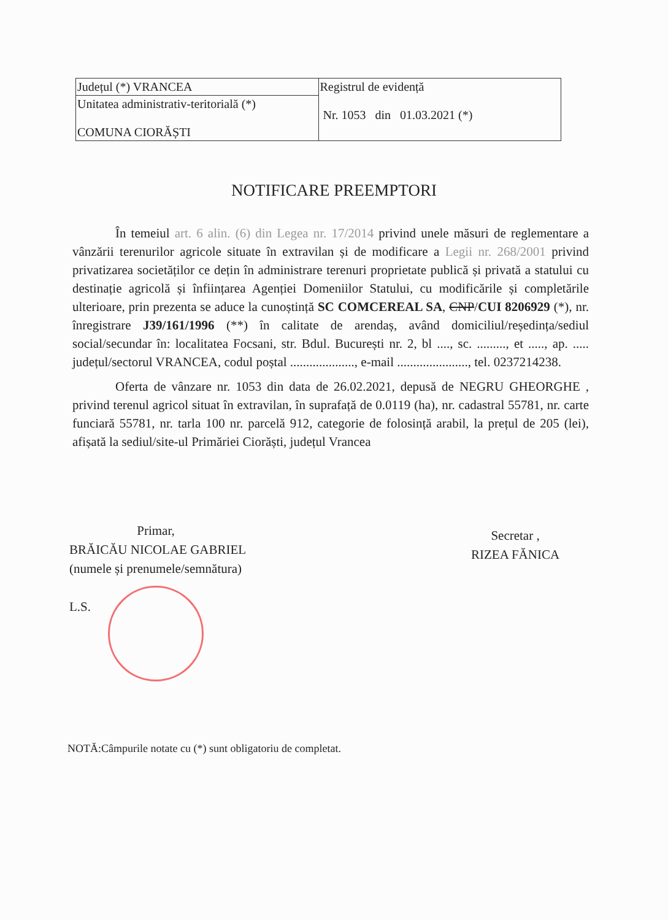| Județul (*) VRANCEA | Registrul de evidență Nr. 1053 din 01.03.2021 (*) |
| Unitatea administrativ-teritorială (*) COMUNA CIORĂȘTI | |
NOTIFICARE PREEMPTORI
În temeiul art. 6 alin. (6) din Legea nr. 17/2014 privind unele măsuri de reglementare a vânzării terenurilor agricole situate în extravilan și de modificare a Legii nr. 268/2001 privind privatizarea societăților ce dețin în administrare terenuri proprietate publică și privată a statului cu destinație agricolă și înființarea Agenției Domeniilor Statului, cu modificările și completările ulterioare, prin prezenta se aduce la cunoștință SC COMCEREAL SA, CNP/CUI 8206929 (*), nr. înregistrare J39/161/1996 (**) în calitate de arendaș, având domiciliul/reședința/sediul social/secundar în: localitatea Focsani, str. Bdul. București nr. 2, bl ...., sc. ........., et ....., ap. ..... județul/sectorul VRANCEA, codul poștal ...................., e-mail ......................, tel. 0237214238.
Oferta de vânzare nr. 1053 din data de 26.02.2021, depusă de NEGRU GHEORGHE , privind terenul agricol situat în extravilan, în suprafață de 0.0119 (ha), nr. cadastral 55781, nr. carte funciară 55781, nr. tarla 100 nr. parcelă 912, categorie de folosință arabil, la prețul de 205 (lei), afișată la sediul/site-ul Primăriei Ciorăști, județul Vrancea
Primar,
BRĂICĂU NICOLAE GABRIEL
(numele și prenumele/semnătura)
L.S.
Secretar ,
RIZEA FĂNICA
NOTĂ:Câmpurile notate cu (*) sunt obligatoriu de completat.